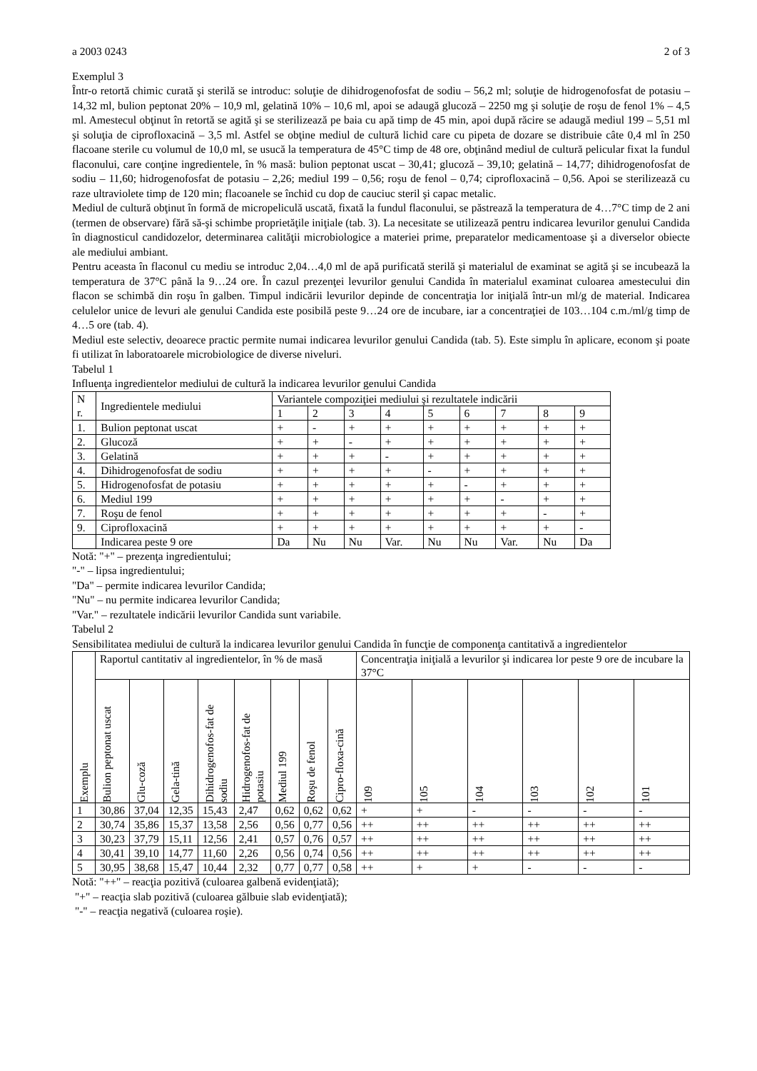a 2003 0243 2 of 3
Exemplul 3
Într-o retortă chimic curată şi sterilă se introduc: soluţie de dihidrogenofosfat de sodiu – 56,2 ml; soluţie de hidrogenofosfat de potasiu – 14,32 ml, bulion peptonat 20% – 10,9 ml, gelatină 10% – 10,6 ml, apoi se adaugă glucoză – 2250 mg şi soluţie de roşu de fenol 1% – 4,5 ml. Amestecul obţinut în retortă se agită şi se sterilizează pe baia cu apă timp de 45 min, apoi după răcire se adaugă mediul 199 – 5,51 ml şi soluţia de ciprofloxacină – 3,5 ml. Astfel se obţine mediul de cultură lichid care cu pipeta de dozare se distribuie câte 0,4 ml în 250 flacoane sterile cu volumul de 10,0 ml, se usucă la temperatura de 45°C timp de 48 ore, obţinând mediul de cultură pelicular fixat la fundul flaconului, care conţine ingredientele, în % masă: bulion peptonat uscat – 30,41; glucoză – 39,10; gelatină – 14,77; dihidrogenofosfat de sodiu – 11,60; hidrogenofosfat de potasiu – 2,26; mediul 199 – 0,56; roşu de fenol – 0,74; ciprofloxacină – 0,56. Apoi se sterilizează cu raze ultraviolete timp de 120 min; flacoanele se închid cu dop de cauciuc steril şi capac metalic.
Mediul de cultură obţinut în formă de micropeliculă uscată, fixată la fundul flaconului, se păstrează la temperatura de 4…7°C timp de 2 ani (termen de observare) fără să-şi schimbe proprietăţile iniţiale (tab. 3). La necesitate se utilizează pentru indicarea levurilor genului Candida în diagnosticul candidozelor, determinarea calităţii microbiologice a materiei prime, preparatelor medicamentoase şi a diverselor obiecte ale mediului ambiant.
Pentru aceasta în flaconul cu mediu se introduc 2,04…4,0 ml de apă purificată sterilă şi materialul de examinat se agită şi se incubează la temperatura de 37°C până la 9…24 ore. În cazul prezenţei levurilor genului Candida în materialul examinat culoarea amestecului din flacon se schimbă din roşu în galben. Timpul indicării levurilor depinde de concentraţia lor iniţială într-un ml/g de material. Indicarea celulelor unice de levuri ale genului Candida este posibilă peste 9…24 ore de incubare, iar a concentraţiei de 103…104 c.m./ml/g timp de 4…5 ore (tab. 4).
Mediul este selectiv, deoarece practic permite numai indicarea levurilor genului Candida (tab. 5). Este simplu în aplicare, econom şi poate fi utilizat în laboratoarele microbiologice de diverse niveluri.
Tabelul 1
Influenţa ingredientelor mediului de cultură la indicarea levurilor genului Candida
| N r. | Ingredientele mediului | Variantele compoziţiei mediului şi rezultatele indicării | | | | | | | | |
| --- | --- | --- | --- | --- | --- | --- | --- | --- | --- | --- |
| | | 1 | 2 | 3 | 4 | 5 | 6 | 7 | 8 | 9 |
| 1. | Bulion peptonat uscat | + | - | + | + | + | + | + | + | + |
| 2. | Glucoză | + | + | - | + | + | + | + | + | + |
| 3. | Gelatină | + | + | + | - | + | + | + | + | + |
| 4. | Dihidrogenofosfat de sodiu | + | + | + | + | - | + | + | + | + |
| 5. | Hidrogenofosfat de potasiu | + | + | + | + | + | - | + | + | + |
| 6. | Mediul 199 | + | + | + | + | + | + | - | + | + |
| 7. | Roşu de fenol | + | + | + | + | + | + | + | - | + |
| 9. | Ciprofloxacină | + | + | + | + | + | + | + | + | - |
| | Indicarea peste 9 ore | Da | Nu | Nu | Var. | Nu | Nu | Var. | Nu | Da |
Notă: "+" – prezenţa ingredientului;
"-" – lipsa ingredientului;
"Da" – permite indicarea levurilor Candida;
"Nu" – nu permite indicarea levurilor Candida;
"Var." – rezultatele indicării levurilor Candida sunt variabile.
Tabelul 2
Sensibilitatea mediului de cultură la indicarea levurilor genului Candida în funcţie de componenţa cantitativă a ingredientelor
| Exemplu | Raportul cantitativ al ingredientelor, în % de masă | | | | | | | | Concentraţia iniţială a levurilor şi indicarea lor peste 9 ore de incubare la 37°C | | | | | |
| | Bulion peptonat uscat | Glu-coză | Gela-tină | Dihidrogenofos-fat de sodiu | Hidrogenofos-fat de potasiu | Mediul 199 | Roşu de fenol | Cipro-floxa-cină | 109 | 105 | 104 | 103 | 102 | 101 |
| 1 | 30,86 | 37,04 | 12,35 | 15,43 | 2,47 | 0,62 | 0,62 | 0,62 | + | + | - | - | - | - |
| 2 | 30,74 | 35,86 | 15,37 | 13,58 | 2,56 | 0,56 | 0,77 | 0,56 | ++ | ++ | ++ | ++ | ++ | ++ |
| 3 | 30,23 | 37,79 | 15,11 | 12,56 | 2,41 | 0,57 | 0,76 | 0,57 | ++ | ++ | ++ | ++ | ++ | ++ |
| 4 | 30,41 | 39,10 | 14,77 | 11,60 | 2,26 | 0,56 | 0,74 | 0,56 | ++ | ++ | ++ | ++ | ++ | ++ |
| 5 | 30,95 | 38,68 | 15,47 | 10,44 | 2,32 | 0,77 | 0,77 | 0,58 | ++ | + | + | - | - | - |
Notă: "++" – reacţia pozitivă (culoarea galbenă evidenţiată);
"+" – reacţia slab pozitivă (culoarea gălbuie slab evidenţiată);
"-" – reacţia negativă (culoarea roşie).